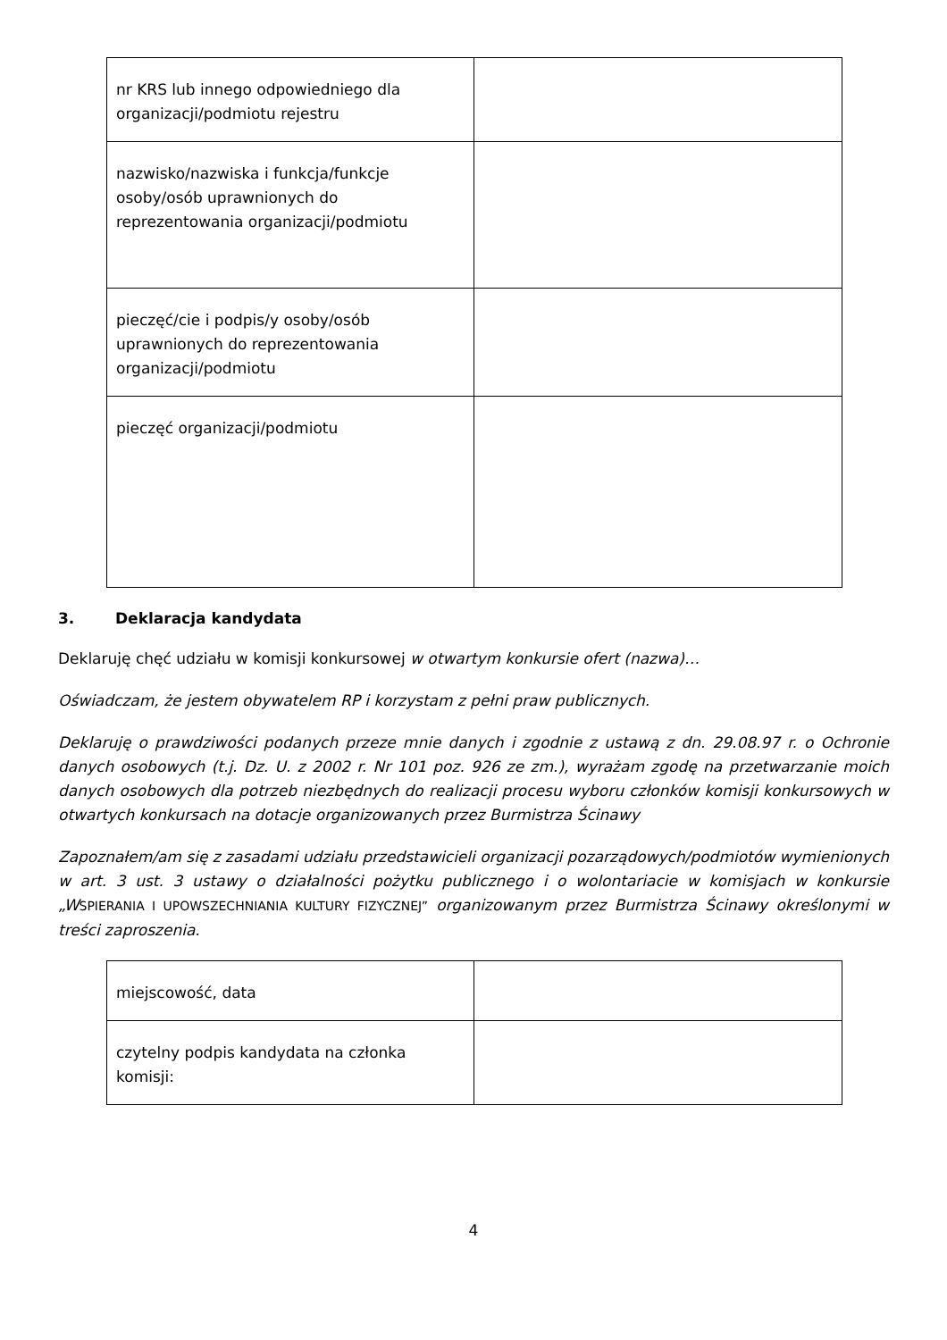| nr KRS lub innego odpowiedniego dla organizacji/podmiotu rejestru | |
| nazwisko/nazwiska i funkcja/funkcje osoby/osób uprawnionych do reprezentowania organizacji/podmiotu | |
| pieczęć/cie i podpis/y osoby/osób uprawnionych do reprezentowania organizacji/podmiotu | |
| pieczęć organizacji/podmiotu | |
3. Deklaracja kandydata
Deklaruję chęć udziału w komisji konkursowej w otwartym konkursie ofert (nazwa)…
Oświadczam, że jestem obywatelem RP i korzystam z pełni praw publicznych.
Deklaruję o prawdziwości podanych przeze mnie danych i zgodnie z ustawą z dn. 29.08.97 r. o Ochronie danych osobowych (t.j. Dz. U. z 2002 r. Nr 101 poz. 926 ze zm.), wyrażam zgodę na przetwarzanie moich danych osobowych dla potrzeb niezbędnych do realizacji procesu wyboru członków komisji konkursowych w otwartych konkursach na dotacje organizowanych przez Burmistrza Ścinawy
Zapoznałem/am się z zasadami udziału przedstawicieli organizacji pozarządowych/podmiotów wymienionych w art. 3 ust. 3 ustawy o działalności pożytku publicznego i o wolontariacie w komisjach w konkursie „W SPIERANIA I UPOWSZECHNIANIA KULTURY FIZYCZNEJ” organizowanym przez Burmistrza Ścinawy określonymi w treści zaproszenia.
| miejscowość, data | |
| czytelny podpis kandydata na członka komisji: | |
4